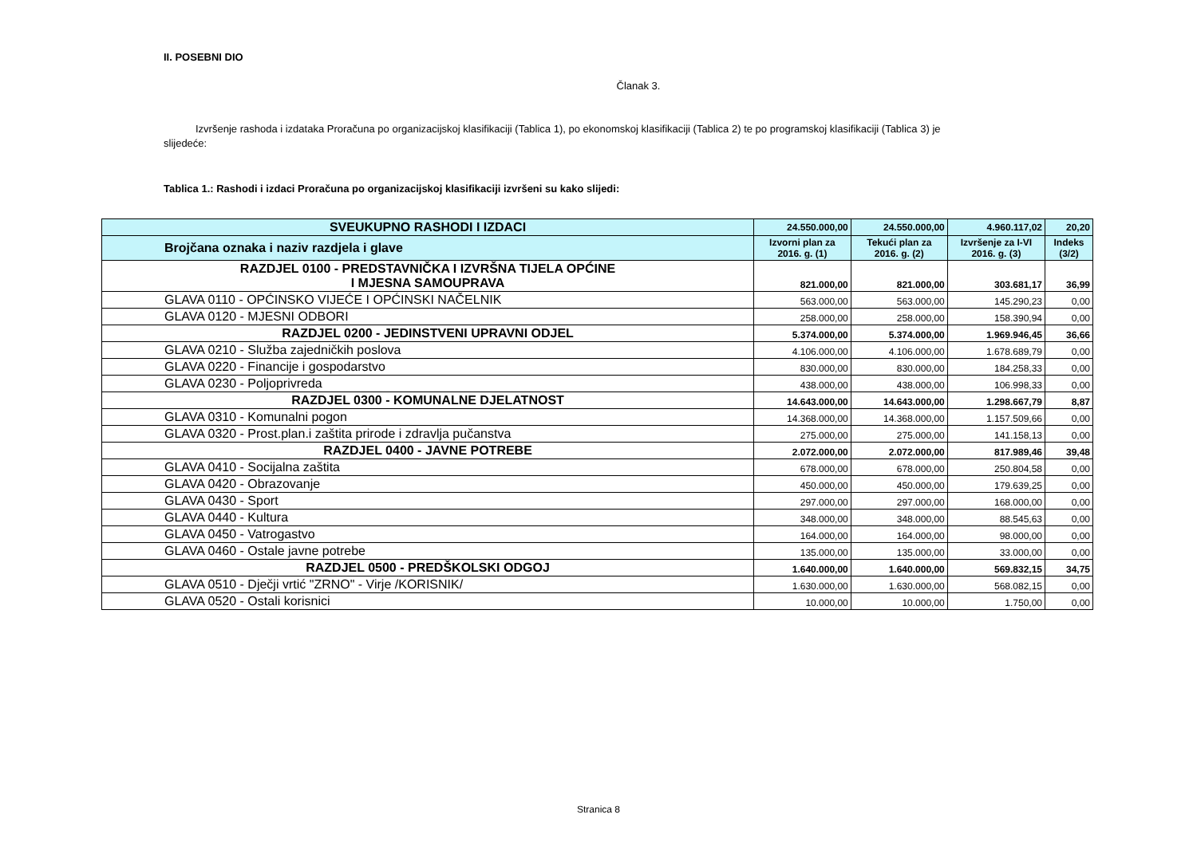II. POSEBNI DIO
Članak 3.
Izvršenje rashoda i izdataka Proračuna po organizacijskoj klasifikaciji (Tablica 1), po ekonomskoj klasifikaciji (Tablica 2) te po programskoj klasifikaciji (Tablica 3) je slijedeće:
Tablica 1.: Rashodi i izdaci Proračuna po organizacijskoj klasifikaciji izvršeni su kako slijedi:
| SVEUKUPNO RASHODI I IZDACI | 24.550.000,00 | 24.550.000,00 | 4.960.117,02 | 20,20 |
| --- | --- | --- | --- | --- |
| Brojčana oznaka i naziv razdjela i glave | Izvorni plan za 2016. g. (1) | Tekući plan za 2016. g. (2) | Izvršenje za I-VI 2016. g. (3) | Indeks (3/2) |
| RAZDJEL 0100 - PREDSTAVNIČKA I IZVRŠNA TIJELA OPĆINE I MJESNA SAMOUPRAVA | 821.000,00 | 821.000,00 | 303.681,17 | 36,99 |
| GLAVA 0110 - OPĆINSKO VIJEĆE I OPĆINSKI NAČELNIK | 563.000,00 | 563.000,00 | 145.290,23 | 0,00 |
| GLAVA 0120 - MJESNI ODBORI | 258.000,00 | 258.000,00 | 158.390,94 | 0,00 |
| RAZDJEL 0200 - JEDINSTVENI UPRAVNI ODJEL | 5.374.000,00 | 5.374.000,00 | 1.969.946,45 | 36,66 |
| GLAVA 0210 - Služba zajedničkih poslova | 4.106.000,00 | 4.106.000,00 | 1.678.689,79 | 0,00 |
| GLAVA 0220 - Financije i gospodarstvo | 830.000,00 | 830.000,00 | 184.258,33 | 0,00 |
| GLAVA 0230 - Poljoprivreda | 438.000,00 | 438.000,00 | 106.998,33 | 0,00 |
| RAZDJEL 0300 - KOMUNALNE DJELATNOST | 14.643.000,00 | 14.643.000,00 | 1.298.667,79 | 8,87 |
| GLAVA 0310 - Komunalni pogon | 14.368.000,00 | 14.368.000,00 | 1.157.509,66 | 0,00 |
| GLAVA 0320 - Prost.plan.i zaštita prirode i zdravlja pučanstva | 275.000,00 | 275.000,00 | 141.158,13 | 0,00 |
| RAZDJEL 0400 - JAVNE POTREBE | 2.072.000,00 | 2.072.000,00 | 817.989,46 | 39,48 |
| GLAVA 0410 - Socijalna zaštita | 678.000,00 | 678.000,00 | 250.804,58 | 0,00 |
| GLAVA 0420 - Obrazovanje | 450.000,00 | 450.000,00 | 179.639,25 | 0,00 |
| GLAVA 0430 - Sport | 297.000,00 | 297.000,00 | 168.000,00 | 0,00 |
| GLAVA 0440 - Kultura | 348.000,00 | 348.000,00 | 88.545,63 | 0,00 |
| GLAVA 0450 - Vatrogastvo | 164.000,00 | 164.000,00 | 98.000,00 | 0,00 |
| GLAVA 0460 - Ostale javne potrebe | 135.000,00 | 135.000,00 | 33.000,00 | 0,00 |
| RAZDJEL 0500 - PREDŠKOLSKI ODGOJ | 1.640.000,00 | 1.640.000,00 | 569.832,15 | 34,75 |
| GLAVA 0510 - Dječji vrtić "ZRNO" - Virje /KORISNIK/ | 1.630.000,00 | 1.630.000,00 | 568.082,15 | 0,00 |
| GLAVA 0520 - Ostali korisnici | 10.000,00 | 10.000,00 | 1.750,00 | 0,00 |
Stranica 8